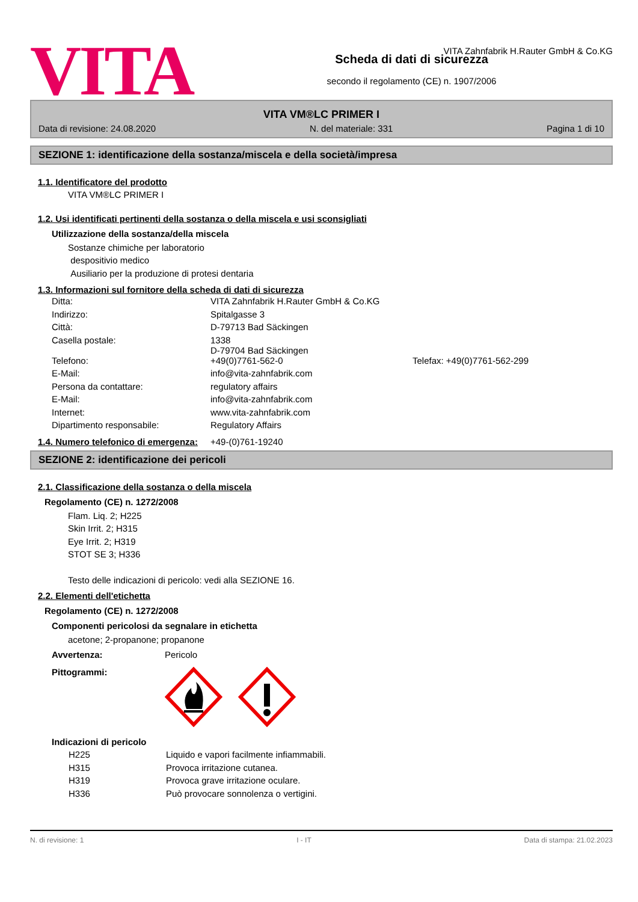VITA
VITA Zahnfabrik H.Rauter GmbH & Co.KG
Scheda di dati di sicurezza
secondo il regolamento (CE) n. 1907/2006
VITA VM®LC PRIMER I
Data di revisione: 24.08.2020 N. del materiale: 331 Pagina 1 di 10
SEZIONE 1: identificazione della sostanza/miscela e della società/impresa
1.1. Identificatore del prodotto
VITA VM®LC PRIMER I
1.2. Usi identificati pertinenti della sostanza o della miscela e usi sconsigliati
Utilizzazione della sostanza/della miscela
Sostanze chimiche per laboratorio
despositivio medico
Ausiliario per la produzione di protesi dentaria
1.3. Informazioni sul fornitore della scheda di dati di sicurezza
| Ditta: | VITA Zahnfabrik H.Rauter GmbH & Co.KG | |
| Indirizzo: | Spitalgasse 3 | |
| Città: | D-79713 Bad Säckingen | |
| Casella postale: | 1338 D-79704 Bad Säckingen | |
| Telefono: | +49(0)7761-562-0 | Telefax: +49(0)7761-562-299 |
| E-Mail: | info@vita-zahnfabrik.com | |
| Persona da contattare: | regulatory affairs | |
| E-Mail: | info@vita-zahnfabrik.com | |
| Internet: | www.vita-zahnfabrik.com | |
| Dipartimento responsabile: | Regulatory Affairs | |
1.4. Numero telefonico di emergenza: +49-(0)761-19240
SEZIONE 2: identificazione dei pericoli
2.1. Classificazione della sostanza o della miscela
Regolamento (CE) n. 1272/2008
Flam. Liq. 2; H225
Skin Irrit. 2; H315
Eye Irrit. 2; H319
STOT SE 3; H336
Testo delle indicazioni di pericolo: vedi alla SEZIONE 16.
2.2. Elementi dell'etichetta
Regolamento (CE) n. 1272/2008
Componenti pericolosi da segnalare in etichetta
acetone; 2-propanone; propanone
Avvertenza: Pericolo
Pittogrammi:
Indicazioni di pericolo
| H225 | Liquido e vapori facilmente infiammabili. |
| H315 | Provoca irritazione cutanea. |
| H319 | Provoca grave irritazione oculare. |
| H336 | Può provocare sonnolenza o vertigini. |
N. di revisione: 1 I - IT Data di stampa: 21.02.2023